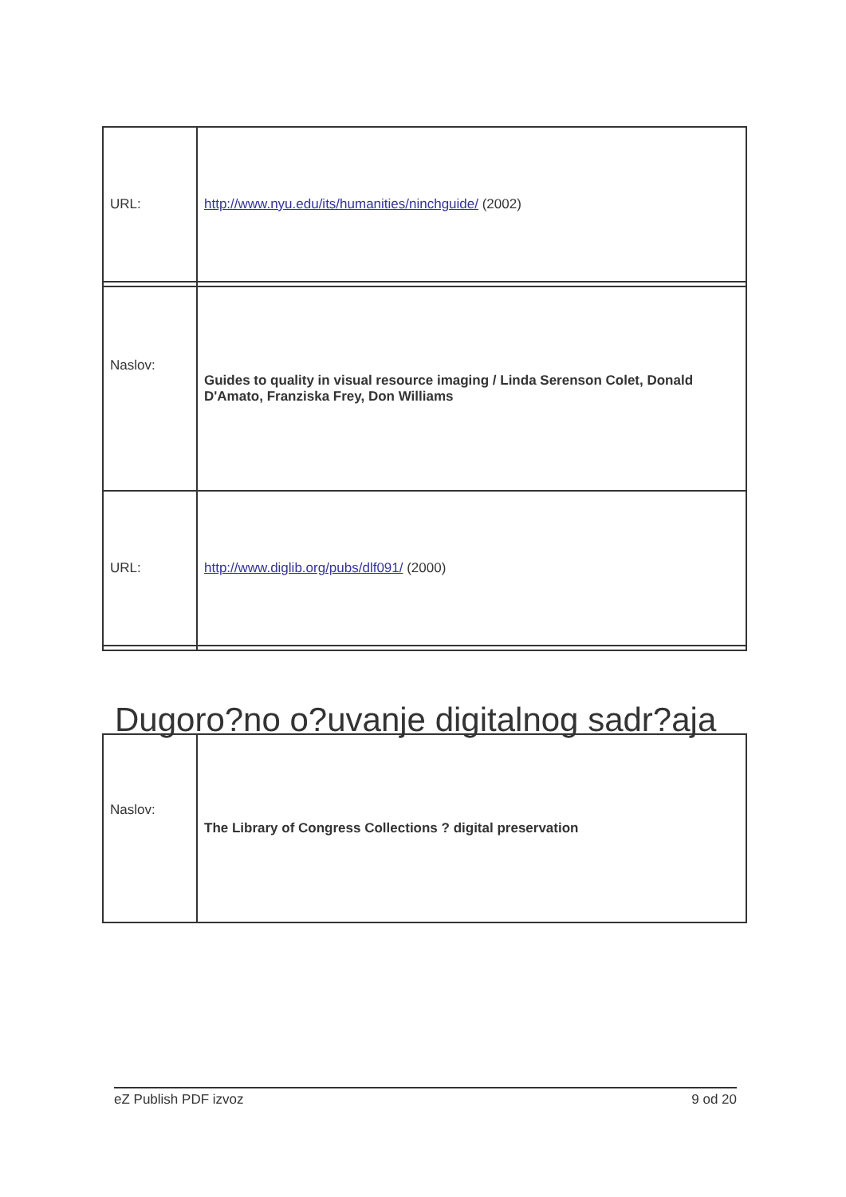| URL: | http://www.nyu.edu/its/humanities/ninchguide/ (2002) |
| Naslov: | Guides to quality in visual resource imaging / Linda Serenson Colet, Donald D'Amato, Franziska Frey, Don Williams |
| URL: | http://www.diglib.org/pubs/dlf091/ (2000) |
Dugoro?no o?uvanje digitalnog sadr?aja
| Naslov: | The Library of Congress Collections ? digital preservation |
eZ Publish PDF izvoz 9 od 20